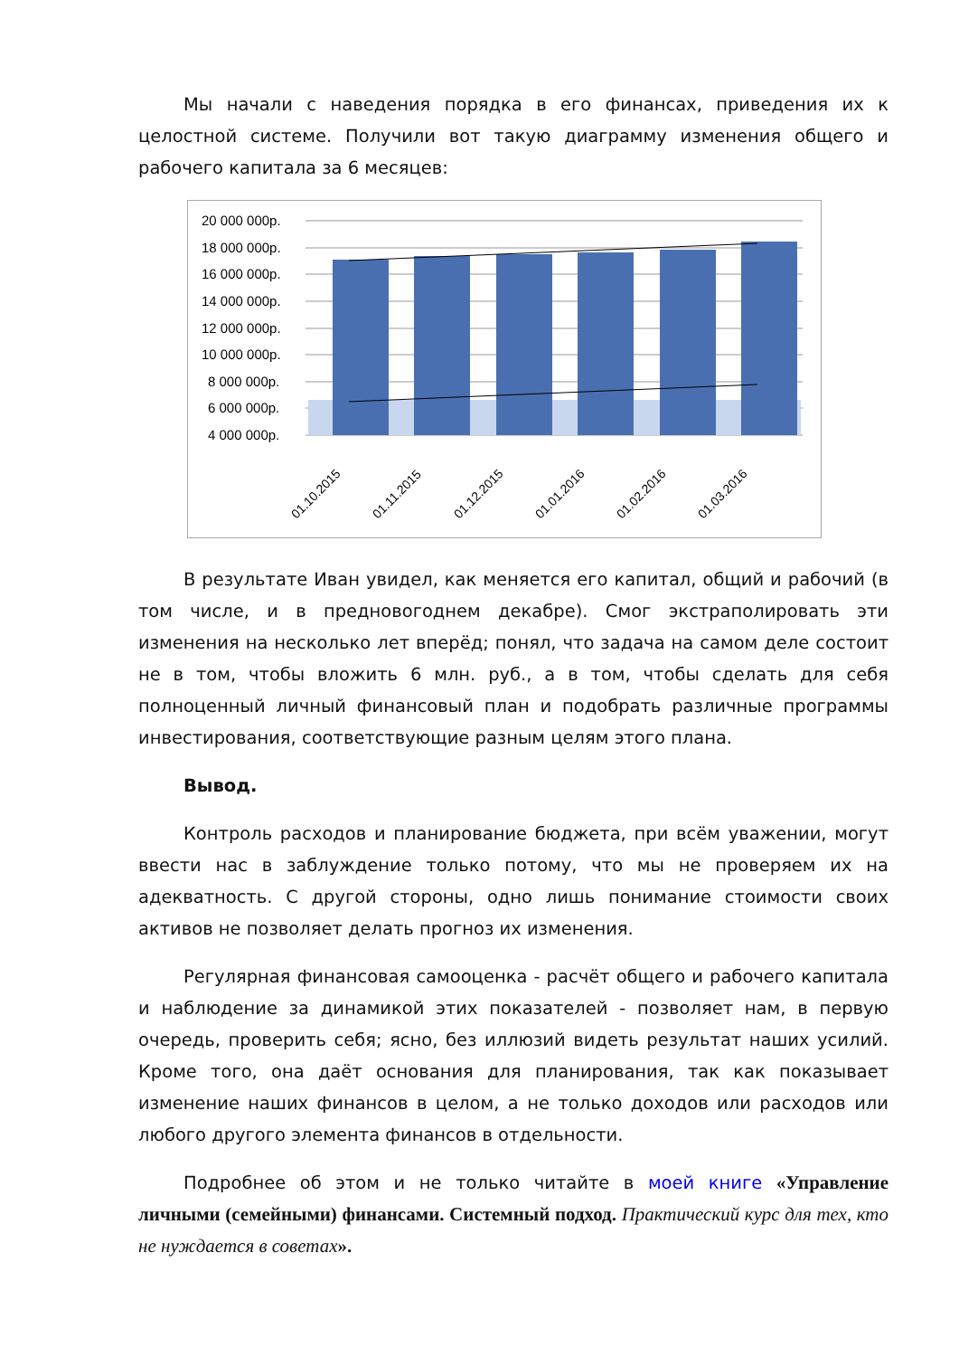Мы начали с наведения порядка в его финансах, приведения их к целостной системе. Получили вот такую диаграмму изменения общего и рабочего капитала за 6 месяцев:
20 000 000р.
18 000 000р.
16 000 000р.
14 000 000р.
12 000 000р.
10 000 000р.
8 000 000р.
6 000 000р.
4 000 000р.
01.10.2015
01.11.2015
01.12.2015
01.01.2016
01.02.2016
01.03.2016
В результате Иван увидел, как меняется его капитал, общий и рабочий (в том числе, и в предновогоднем декабре). Смог экстраполировать эти изменения на несколько лет вперёд; понял, что задача на самом деле состоит не в том, чтобы вложить 6 млн. руб., а в том, чтобы сделать для себя полноценный личный финансовый план и подобрать различные программы инвестирования, соответствующие разным целям этого плана.
Вывод.
Контроль расходов и планирование бюджета, при всём уважении, могут ввести нас в заблуждение только потому, что мы не проверяем их на адекватность. С другой стороны, одно лишь понимание стоимости своих активов не позволяет делать прогноз их изменения.
Регулярная финансовая самооценка - расчёт общего и рабочего капитала и наблюдение за динамикой этих показателей - позволяет нам, в первую очередь, проверить себя; ясно, без иллюзий видеть результат наших усилий. Кроме того, она даёт основания для планирования, так как показывает изменение наших финансов в целом, а не только доходов или расходов или любого другого элемента финансов в отдельности.
Подробнее об этом и не только читайте в моей книге «Управление личными (семейными) финансами. Системный подход. Практический курс для тех, кто не нуждается в советах».